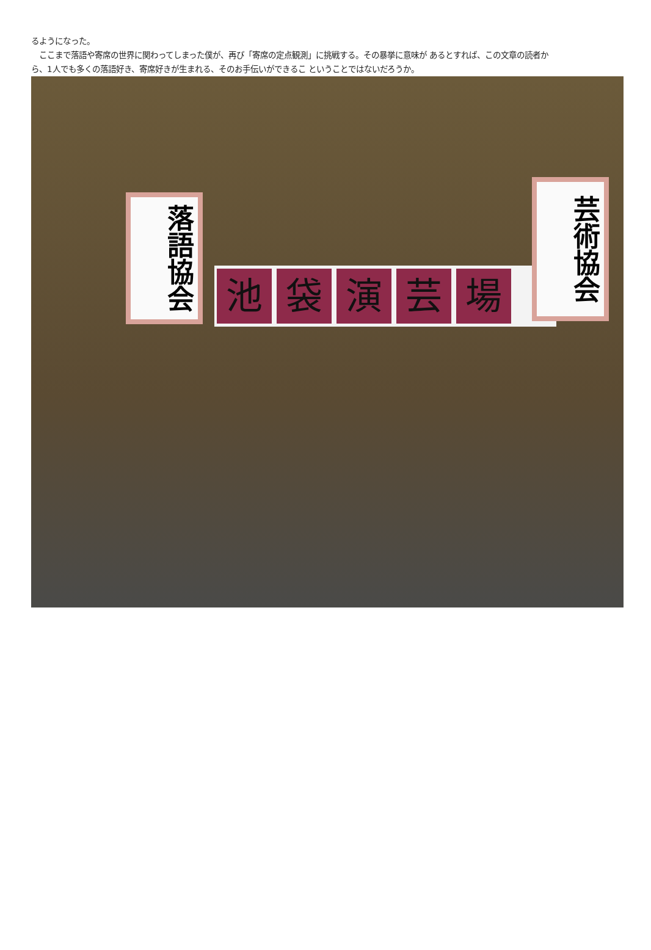るようになった。
　ここまで落語や寄席の世界に関わってしまった僕が、再び「寄席の定点観測」に挑戦する。その暴挙に意味が あるとすれば、この文章の読者から、1人でも多くの落語好き、寄席好きが生まれる、そのお手伝いができるこ ということではないだろうか。
池袋演芸場
落語協会
芸術協会